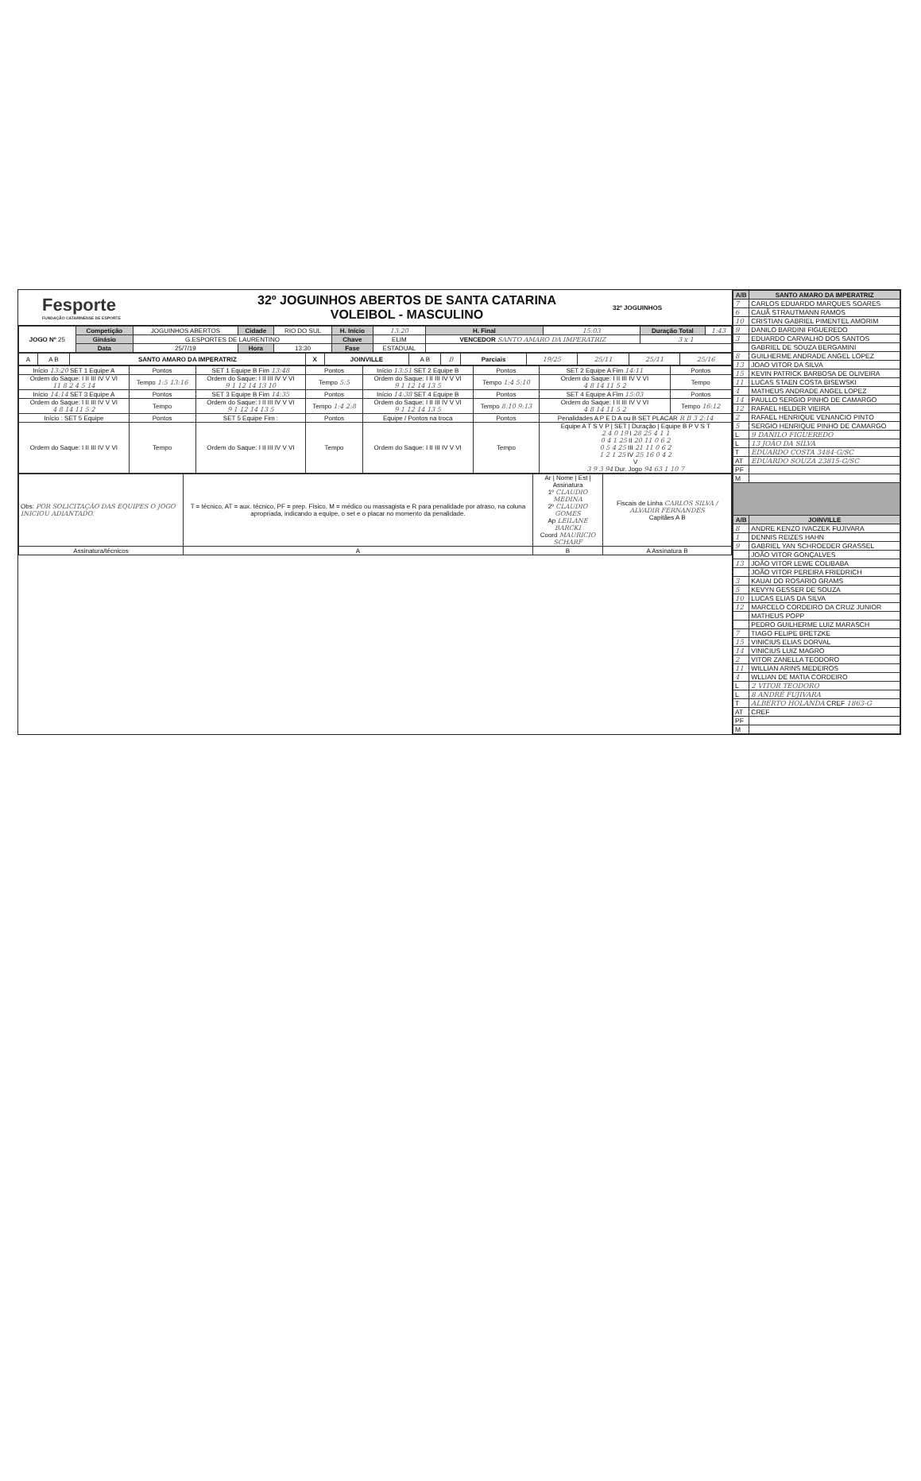Fesporte
FUNDAÇÃO CATARINENSE DE ESPORTE
32º JOGUINHOS ABERTOS DE SANTA CATARINA
VOLEIBOL - MASCULINO
32º JOGUINHOS
| JOGO Nº 25 | Competição | JOGUINHOS ABERTOS | Cidade | RIO DO SUL | H. Início | 13:20 | H. Final | 15:03 | Duração Total | 1:43 |
| | Ginásio | G.ESPORTES DE LAURENTINO | | | Chave | ELIM | VENCEDOR SANTO AMARO DA IMPERATRIZ | | 3 x 1 | |
| | Data | 25/7/19 | Hora | 13:30 | Fase | ESTADUAL | | | | |
| A | A B | SANTO AMARO DA IMPERATRIZ | X | JOINVILLE | A B | B | Parciais | 19/25 | 25/11 | 25/11 | 25/16 |
| Início 13:20 SET 1 Equipe A | Pontos | SET 1 Equipe B Fim 13:48 | Pontos | Início 13:51 SET 2 Equipe B | Pontos | SET 2 Equipe A Fim 14:11 | Pontos |
| Ordem do Saque: I II III IV V VI 11 8 2 4 5 14 | Tempo 1:5 13:16 | Ordem do Saque: I II III IV V VI 9 1 12 14 13 10 | Tempo 5:5 | Ordem do Saque: I II III IV V VI 9 1 12 14 13 5 | Tempo 1:4 5:10 | Ordem do Saque: I II III IV V VI 4 8 14 11 5 2 | Tempo |
| Início 14:14 SET 3 Equipe A | Pontos | SET 3 Equipe B Fim 14:35 | Pontos | Início 14:38 SET 4 Equipe B | Pontos | SET 4 Equipe A Fim 15:03 | Pontos |
| Ordem do Saque: I II III IV V VI 4 8 14 11 5 2 | Tempo | Ordem do Saque: I II III IV V VI 9 1 12 14 13 5 | Tempo 1:4 2:8 | Ordem do Saque: I II III IV V VI 9 1 12 14 13 5 | Tempo 8:10 9:13 | Ordem do Saque: I II III IV V VI 4 8 14 11 5 2 | Tempo 16:12 |
| Início : SET 5 Equipe | Pontos | SET 5 Equipe Fim : | Pontos | Equipe / Pontos na troca | Pontos | Penalidades A P E D A ou B SET PLACAR R B 3 2:14 | |
| Ordem do Saque: I II III IV V VI | Tempo | Ordem do Saque: I II III IV V VI | Tempo | Ordem do Saque: I II III IV V VI | Tempo | Equipe A T S V P / SET / Duração / Equipe B P V S T 2 4 0 19 I 28 25 4 1 1 0 4 1 25 II 20 11 0 6 2 0 5 4 25 III 21 11 0 6 2 1 2 1 25 IV 25 16 0 4 2 V 3 9 3 94 Dur. Jogo 94 63 1 10 7 | |
| Obs: POR SOLICITAÇÃO DAS EQUIPES O JOGO INICIOU ADIANTADO. | T = técnico, AT = aux. técnico, PF = prep. Físico, M = médico ou massagista e R para penalidade por atraso, na coluna apropriada, indicando a equipe, o set e o placar no momento da penalidade. | Ar / Nome / Est / Assinatura 1º CLAUDIO MEDINA 2º CLAUDIO GOMES Ap LEILANE BARCKI Coord MAURICIO SCHARF | Fiscais de Linha CARLOS SILVA / ALVADIR FERNANDES Capitães A B |
| Assinatura/técnicos | A | B | A Assinatura B |
| A/B | SANTO AMARO DA IMPERATRIZ |
| --- | --- |
| 7 | CARLOS EDUARDO MARQUES SOARES |
| 6 | CAUÃ STRAUTMANN RAMOS |
| 10 | CRISTIAN GABRIEL PIMENTEL AMORIM |
| 9 | DANILO BARDINI FIGUEREDO |
| 3 | EDUARDO CARVALHO DOS SANTOS |
| | GABRIEL DE SOUZA BERGAMINI |
| 8 | GUILHERME ANDRADE ANGEL LOPEZ |
| 13 | JOAO VITOR DA SILVA |
| 15 | KEVIN PATRICK BARBOSA DE OLIVEIRA |
| 11 | LUCAS STAEN COSTA BISEWSKI |
| 4 | MATHEUS ANDRADE ANGEL LOPEZ |
| 14 | PAULLO SERGIO PINHO DE CAMARGO |
| 12 | RAFAEL HELDER VIEIRA |
| 2 | RAFAEL HENRIQUE VENANCIO PINTO |
| 5 | SERGIO HENRIQUE PINHO DE CAMARGO |
| L | 9 DANILO FIGUEREDO |
| L | 13 JOÃO DA SILVA |
| T | EDUARDO COSTA 3484-G/SC |
| AT | EDUARDO SOUZA 23815-G/SC |
| PF | |
| M | |
| A/B | JOINVILLE |
| 8 | ANDRE KENZO IVACZEK FUJIVARA |
| 1 | DENNIS REIZES HAHN |
| 9 | GABRIEL YAN SCHROEDER GRASSEL |
| | JOÃO VITOR GONÇALVES |
| 13 | JOÃO VITOR LEWE COLIBABA |
| | JOÃO VITOR PEREIRA FRIEDRICH |
| 3 | KAUAI DO ROSARIO GRAMS |
| 5 | KEVYN GESSER DE SOUZA |
| 10 | LUCAS ELIAS DA SILVA |
| 12 | MARCELO CORDEIRO DA CRUZ JUNIOR |
| | MATHEUS POPP |
| | PEDRO GUILHERME LUIZ MARASCH |
| 7 | TIAGO FELIPE BRETZKE |
| 15 | VINICIUS ELIAS DORVAL |
| 14 | VINICIUS LUIZ MAGRO |
| 2 | VITOR ZANELLA TEODORO |
| 11 | WILLIAN ARINS MEDEIROS |
| 4 | WLLIAN DE MATIA CORDEIRO |
| L | 2 VITOR TEODORO |
| L | 8 ANDRÉ FUJIVARA |
| T | ALBERTO HOLANDA CREF 1863-G |
| AT | CREF |
| PF | |
| M | |